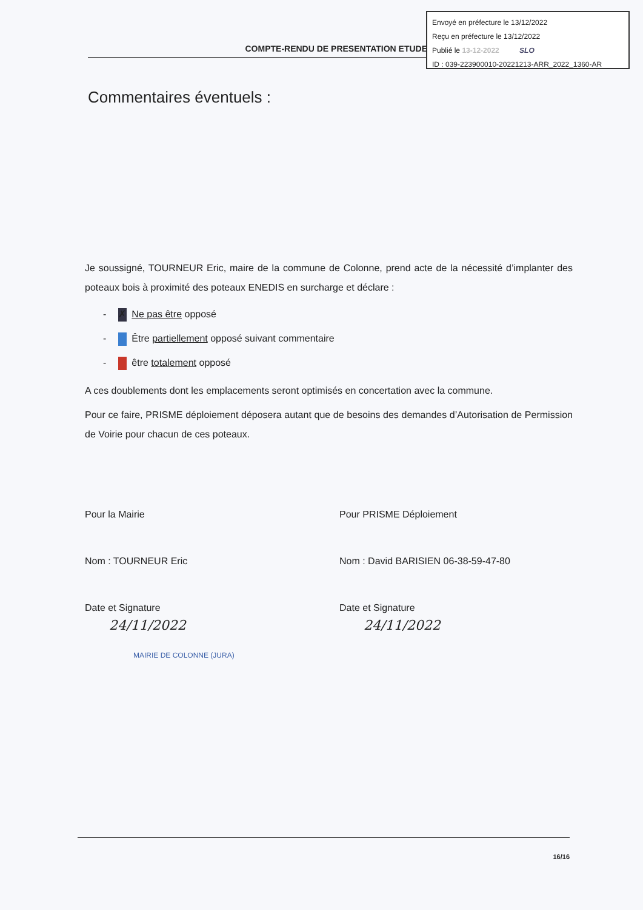Envoyé en préfecture le 13/12/2022
Reçu en préfecture le 13/12/2022
Publié le 13-12-2022 SLO
ID : 039-223900010-20221213-ARR_2022_1360-AR
COMPTE-RENDU DE PRESENTATION ETUDE
Commentaires éventuels :
Je soussigné, TOURNEUR Eric, maire de la commune de Colonne, prend acte de la nécessité d’implanter des poteaux bois à proximité des poteaux ENEDIS en surcharge et déclare :
- ✗ Ne pas être opposé
- Être partiellement opposé suivant commentaire
- être totalement opposé
A ces doublements dont les emplacements seront optimisés en concertation avec la commune.
Pour ce faire, PRISME déploiement déposera autant que de besoins des demandes d’Autorisation de Permission de Voirie pour chacun de ces poteaux.
Pour la Mairie
Nom : TOURNEUR Eric
Date et Signature
24/11/2022
MAIRIE DE COLONNE (JURA)
Pour PRISME Déploiement
Nom : David BARISIEN 06-38-59-47-80
Date et Signature
24/11/2022
16/16